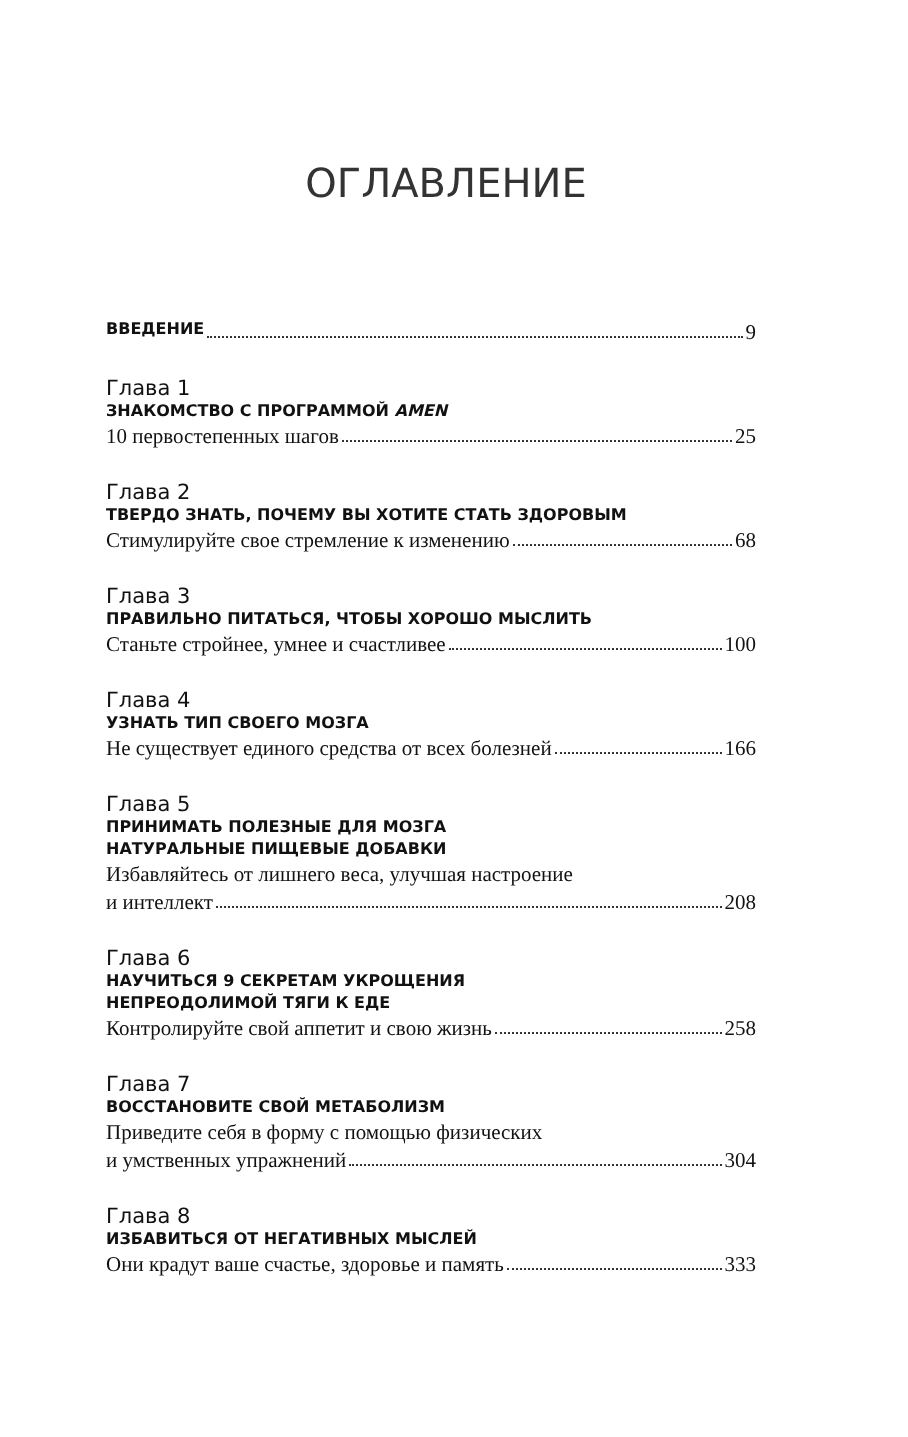ОГЛАВЛЕНИЕ
ВВЕДЕНИЕ 9
Глава 1
ЗНАКОМСТВО С ПРОГРАММОЙ AMEN
10 первостепенных шагов 25
Глава 2
ТВЕРДО ЗНАТЬ, ПОЧЕМУ ВЫ ХОТИТЕ СТАТЬ ЗДОРОВЫМ
Стимулируйте свое стремление к изменению 68
Глава 3
ПРАВИЛЬНО ПИТАТЬСЯ, ЧТОБЫ ХОРОШО МЫСЛИТЬ
Станьте стройнее, умнее и счастливее 100
Глава 4
УЗНАТЬ ТИП СВОЕГО МОЗГА
Не существует единого средства от всех болезней 166
Глава 5
ПРИНИМАТЬ ПОЛЕЗНЫЕ ДЛЯ МОЗГА
НАТУРАЛЬНЫЕ ПИЩЕВЫЕ ДОБАВКИ
Избавляйтесь от лишнего веса, улучшая настроение
и интеллект 208
Глава 6
НАУЧИТЬСЯ 9 СЕКРЕТАМ УКРОЩЕНИЯ
НЕПРЕОДОЛИМОЙ ТЯГИ К ЕДЕ
Контролируйте свой аппетит и свою жизнь 258
Глава 7
ВОССТАНОВИТЕ СВОЙ МЕТАБОЛИЗМ
Приведите себя в форму с помощью физических
и умственных упражнений 304
Глава 8
ИЗБАВИТЬСЯ ОТ НЕГАТИВНЫХ МЫСЛЕЙ
Они крадут ваше счастье, здоровье и память 333